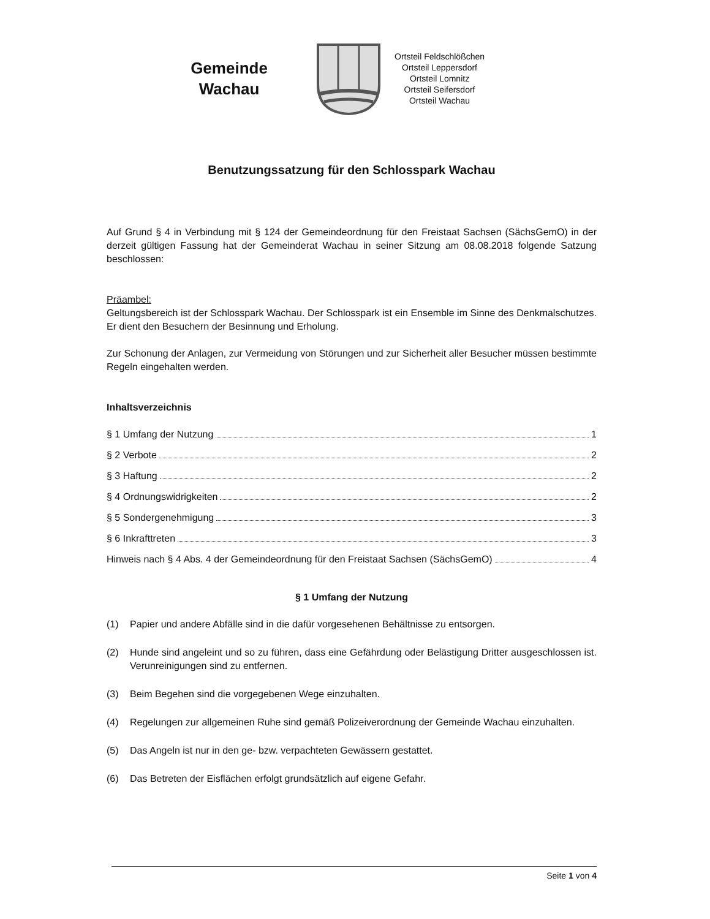Gemeinde
Wachau
Ortsteil Feldschlößchen
Ortsteil Leppersdorf
Ortsteil Lomnitz
Ortsteil Seifersdorf
Ortsteil Wachau
Benutzungssatzung für den Schlosspark Wachau
Auf Grund § 4 in Verbindung mit § 124 der Gemeindeordnung für den Freistaat Sachsen (SächsGemO) in der derzeit gültigen Fassung hat der Gemeinderat Wachau in seiner Sitzung am 08.08.2018 folgende Satzung beschlossen:
Präambel:
Geltungsbereich ist der Schlosspark Wachau. Der Schlosspark ist ein Ensemble im Sinne des Denkmalschutzes. Er dient den Besuchern der Besinnung und Erholung.
Zur Schonung der Anlagen, zur Vermeidung von Störungen und zur Sicherheit aller Besucher müssen bestimmte Regeln eingehalten werden.
Inhaltsverzeichnis
§ 1 Umfang der Nutzung 1
§ 2 Verbote 2
§ 3 Haftung 2
§ 4 Ordnungswidrigkeiten 2
§ 5 Sondergenehmigung 3
§ 6 Inkrafttreten 3
Hinweis nach § 4 Abs. 4 der Gemeindeordnung für den Freistaat Sachsen (SächsGemO) 4
§ 1 Umfang der Nutzung
(1) Papier und andere Abfälle sind in die dafür vorgesehenen Behältnisse zu entsorgen.
(2) Hunde sind angeleint und so zu führen, dass eine Gefährdung oder Belästigung Dritter ausgeschlossen ist. Verunreinigungen sind zu entfernen.
(3) Beim Begehen sind die vorgegebenen Wege einzuhalten.
(4) Regelungen zur allgemeinen Ruhe sind gemäß Polizeiverordnung der Gemeinde Wachau einzuhalten.
(5) Das Angeln ist nur in den ge- bzw. verpachteten Gewässern gestattet.
(6) Das Betreten der Eisflächen erfolgt grundsätzlich auf eigene Gefahr.
Seite 1 von 4